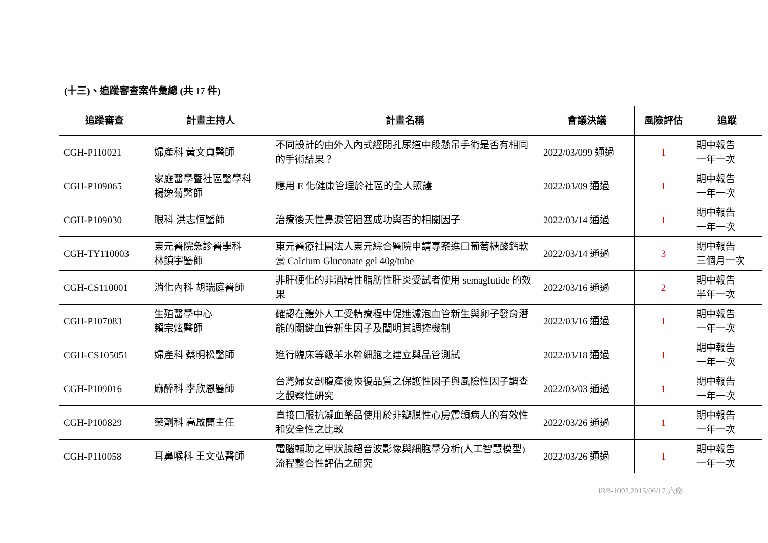(十三)、追蹤審查案件彙總 (共 17 件)
| 追蹤審查 | 計畫主持人 | 計畫名稱 | 會議決議 | 風險評估 | 追蹤 |
| --- | --- | --- | --- | --- | --- |
| CGH-P110021 | 婦產科 黃文貞醫師 | 不同設計的由外入內式經閉孔尿道中段懸吊手術是否有相同的手術結果？ | 2022/03/099 通過 | 1 | 期中報告 一年一次 |
| CGH-P109065 | 家庭醫學暨社區醫學科 楊逸菊醫師 | 應用 E 化健康管理於社區的全人照護 | 2022/03/09 通過 | 1 | 期中報告 一年一次 |
| CGH-P109030 | 眼科 洪志恒醫師 | 治療後天性鼻淚管阻塞成功與否的相關因子 | 2022/03/14 通過 | 1 | 期中報告 一年一次 |
| CGH-TY110003 | 東元醫院急診醫學科 林鎮宇醫師 | 東元醫療社團法人東元綜合醫院申請專案進口葡萄糖酸鈣軟膏 Calcium Gluconate gel 40g/tube | 2022/03/14 通過 | 3 | 期中報告 三個月一次 |
| CGH-CS110001 | 消化內科 胡瑞庭醫師 | 非肝硬化的非酒精性脂肪性肝炎受試者使用 semaglutide 的效果 | 2022/03/16 通過 | 2 | 期中報告 半年一次 |
| CGH-P107083 | 生殖醫學中心 賴宗炫醫師 | 確認在體外人工受精療程中促進濾泡血管新生與卵子發育潛能的關鍵血管新生因子及闡明其調控機制 | 2022/03/16 通過 | 1 | 期中報告 一年一次 |
| CGH-CS105051 | 婦產科 蔡明松醫師 | 進行臨床等級羊水幹細胞之建立與品管測試 | 2022/03/18 通過 | 1 | 期中報告 一年一次 |
| CGH-P109016 | 麻醉科 李欣恩醫師 | 台灣婦女剖腹產後恢復品質之保護性因子與風險性因子調查之觀察性研究 | 2022/03/03 通過 | 1 | 期中報告 一年一次 |
| CGH-P100829 | 藥劑科 高啟蘭主任 | 直接口服抗凝血藥品使用於非瓣膜性心房震顫病人的有效性和安全性之比較 | 2022/03/26 通過 | 1 | 期中報告 一年一次 |
| CGH-P110058 | 耳鼻喉科 王文弘醫師 | 電腦輔助之甲狀腺超音波影像與細胞學分析(人工智慧模型)流程整合性評估之研究 | 2022/03/26 通過 | 1 | 期中報告 一年一次 |
IRB-1092,2015/06/17,六修